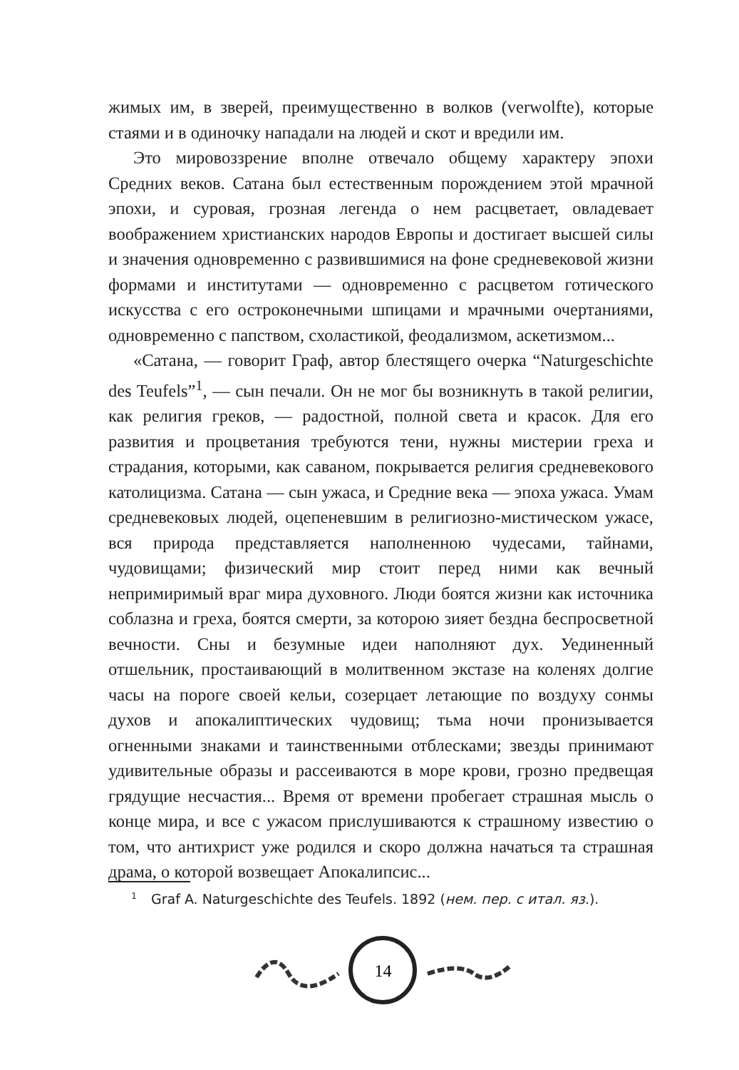жимых им, в зверей, преимущественно в волков (verwolfte), которые стаями и в одиночку нападали на людей и скот и вредили им.
Это мировоззрение вполне отвечало общему характеру эпохи Средних веков. Сатана был естественным порождением этой мрачной эпохи, и суровая, грозная легенда о нем расцветает, овладевает воображением христианских народов Европы и достигает высшей силы и значения одновременно с развившимися на фоне средневековой жизни формами и институтами — одновременно с расцветом готического искусства с его остроконечными шпицами и мрачными очертаниями, одновременно с папством, схоластикой, феодализмом, аскетизмом...
«Сатана, — говорит Граф, автор блестящего очерка “Naturgeschichte des Teufels”<sup>1</sup>, — сын печали. Он не мог бы возникнуть в такой религии, как религия греков, — радостной, полной света и красок. Для его развития и процветания требуются тени, нужны мистерии греха и страдания, которыми, как саваном, покрывается религия средневекового католицизма. Сатана — сын ужаса, и Средние века — эпоха ужаса. Умам средневековых людей, оцепеневшим в религиозно-мистическом ужасе, вся природа представляется наполненною чудесами, тайнами, чудовищами; физический мир стоит перед ними как вечный непримиримый враг мира духовного. Люди боятся жизни как источника соблазна и греха, боятся смерти, за которою зияет бездна беспросветной вечности. Сны и безумные идеи наполняют дух. Уединенный отшельник, простаивающий в молитвенном экстазе на коленях долгие часы на пороге своей кельи, созерцает летающие по воздуху сонмы духов и апокалиптических чудовищ; тьма ночи пронизывается огненными знаками и таинственными отблесками; звезды принимают удивительные образы и рассеиваются в море крови, грозно предвещая грядущие несчастия... Время от времени пробегает страшная мысль о конце мира, и все с ужасом прислушиваются к страшному известию о том, что антихрист уже родился и скоро должна начаться та страшная драма, о которой возвещает Апокалипсис...
1 Graf A. Naturgeschichte des Teufels. 1892 (нем. пер. с итал. яз.).
14